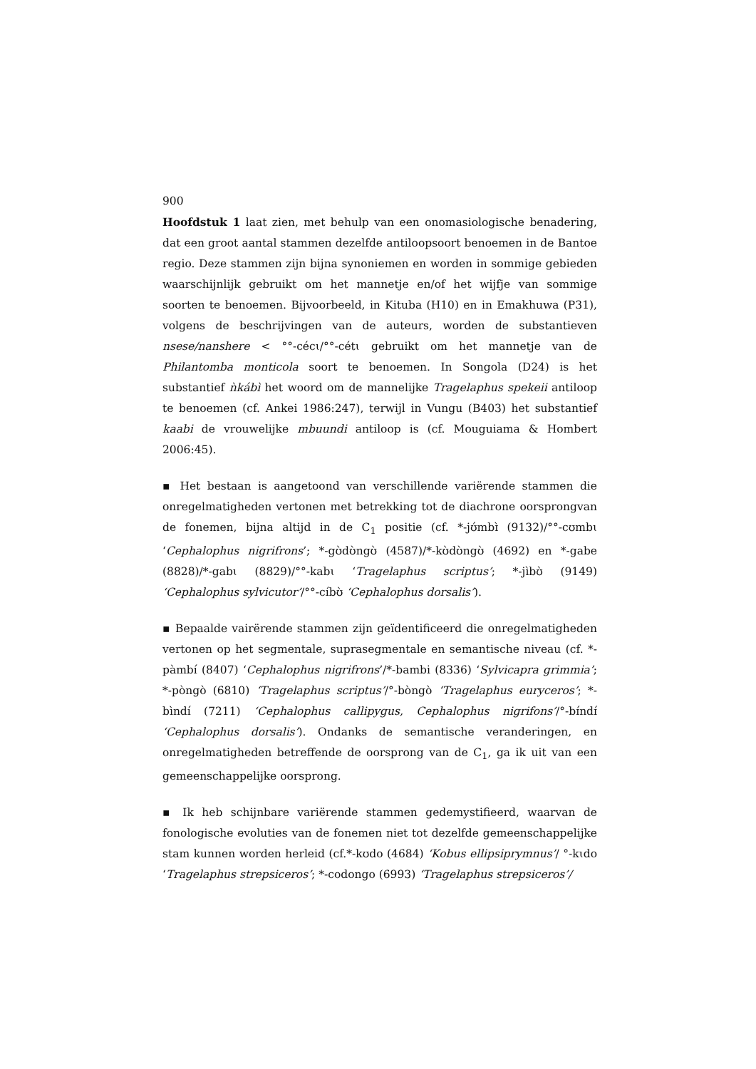900
Hoofdstuk 1 laat zien, met behulp van een onomasiologische benadering, dat een groot aantal stammen dezelfde antiloopsoort benoemen in de Bantoe regio. Deze stammen zijn bijna synoniemen en worden in sommige gebieden waarschijnlijk gebruikt om het mannetje en/of het wijfje van sommige soorten te benoemen. Bijvoorbeeld, in Kituba (H10) en in Emakhuwa (P31), volgens de beschrijvingen van de auteurs, worden de substantieven nsese/nanshere < °°-cécɩ/°°-cétɩ gebruikt om het mannetje van de Philantomba monticola soort te benoemen. In Songola (D24) is het substantief ǹkábì het woord om de mannelijke Tragelaphus spekeii antiloop te benoemen (cf. Ankei 1986:247), terwijl in Vungu (B403) het substantief kaabi de vrouwelijke mbuundi antiloop is (cf. Mouguiama & Hombert 2006:45).
▪ Het bestaan is aangetoond van verschillende variërende stammen die onregelmatigheden vertonen met betrekking tot de diachrone oorsprongvan de fonemen, bijna altijd in de C<sub>1</sub> positie (cf. *-jʊ́mbɪ̀ (9132)/°°-cʊmbɩ ‘Cephalophus nigrifrons’; *-gʊ̀dʊ̀ngʊ̀ (4587)/*-kʊ̀dʊ̀ngʊ̀ (4692) en *-gabe (8828)/*-gabɩ (8829)/°°-kabɩ ‘Tragelaphus scriptus’; *-jìbʊ̀ (9149) ‘Cephalophus sylvicutor’/°°-cíbʊ̀ ‘Cephalophus dorsalis’).
▪ Bepaalde vairërende stammen zijn geïdentificeerd die onregelmatigheden vertonen op het segmentale, suprasegmentale en semantische niveau (cf. *-pàmbí (8407) ‘Cephalophus nigrifrons’/*-bambi (8336) ‘Sylvicapra grimmia’; *-pòngò (6810) ‘Tragelaphus scriptus’/°-bòngò ‘Tragelaphus euryceros’; *-bìndí (7211) ‘Cephalophus callipygus, Cephalophus nigrifons’/°-bɪ́ndɪ́ ‘Cephalophus dorsalis’). Ondanks de semantische veranderingen, en onregelmatigheden betreffende de oorsprong van de C<sub>1</sub>, ga ik uit van een gemeenschappelijke oorsprong.
▪ Ik heb schijnbare variërende stammen gedemystifieerd, waarvan de fonologische evoluties van de fonemen niet tot dezelfde gemeenschappelijke stam kunnen worden herleid (cf.*-kʊdo (4684) ‘Kobus ellipsiprymnus’/ °-kɩdo ‘Tragelaphus strepsiceros’; *-codongo (6993) ‘Tragelaphus strepsiceros’/